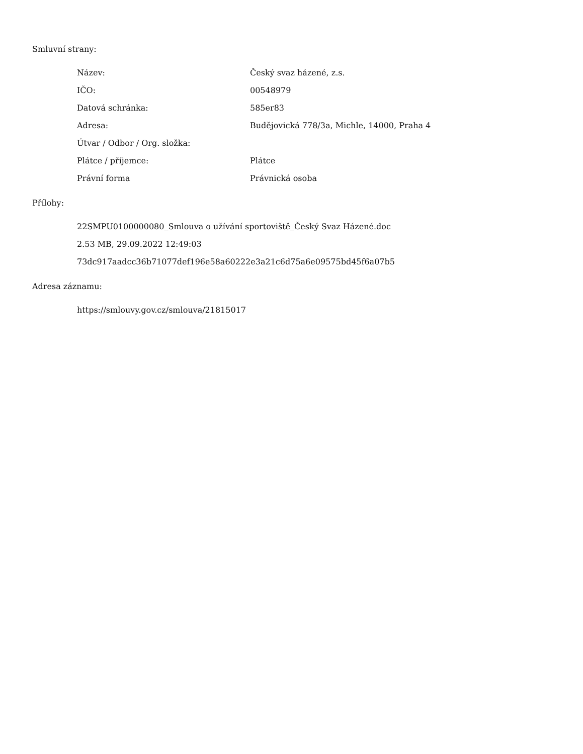Smluvní strany:
| Název: | Český svaz házené, z.s. |
| IČO: | 00548979 |
| Datová schránka: | 585er83 |
| Adresa: | Budějovická 778/3a, Michle, 14000, Praha 4 |
| Útvar / Odbor / Org. složka: | |
| Plátce / příjemce: | Plátce |
| Právní forma | Právnická osoba |
Přílohy:
22SMPU0100000080_Smlouva o užívání sportoviště_Český Svaz Házené.doc
2.53 MB, 29.09.2022 12:49:03
73dc917aadcc36b71077def196e58a60222e3a21c6d75a6e09575bd45f6a07b5
Adresa záznamu:
https://smlouvy.gov.cz/smlouva/21815017